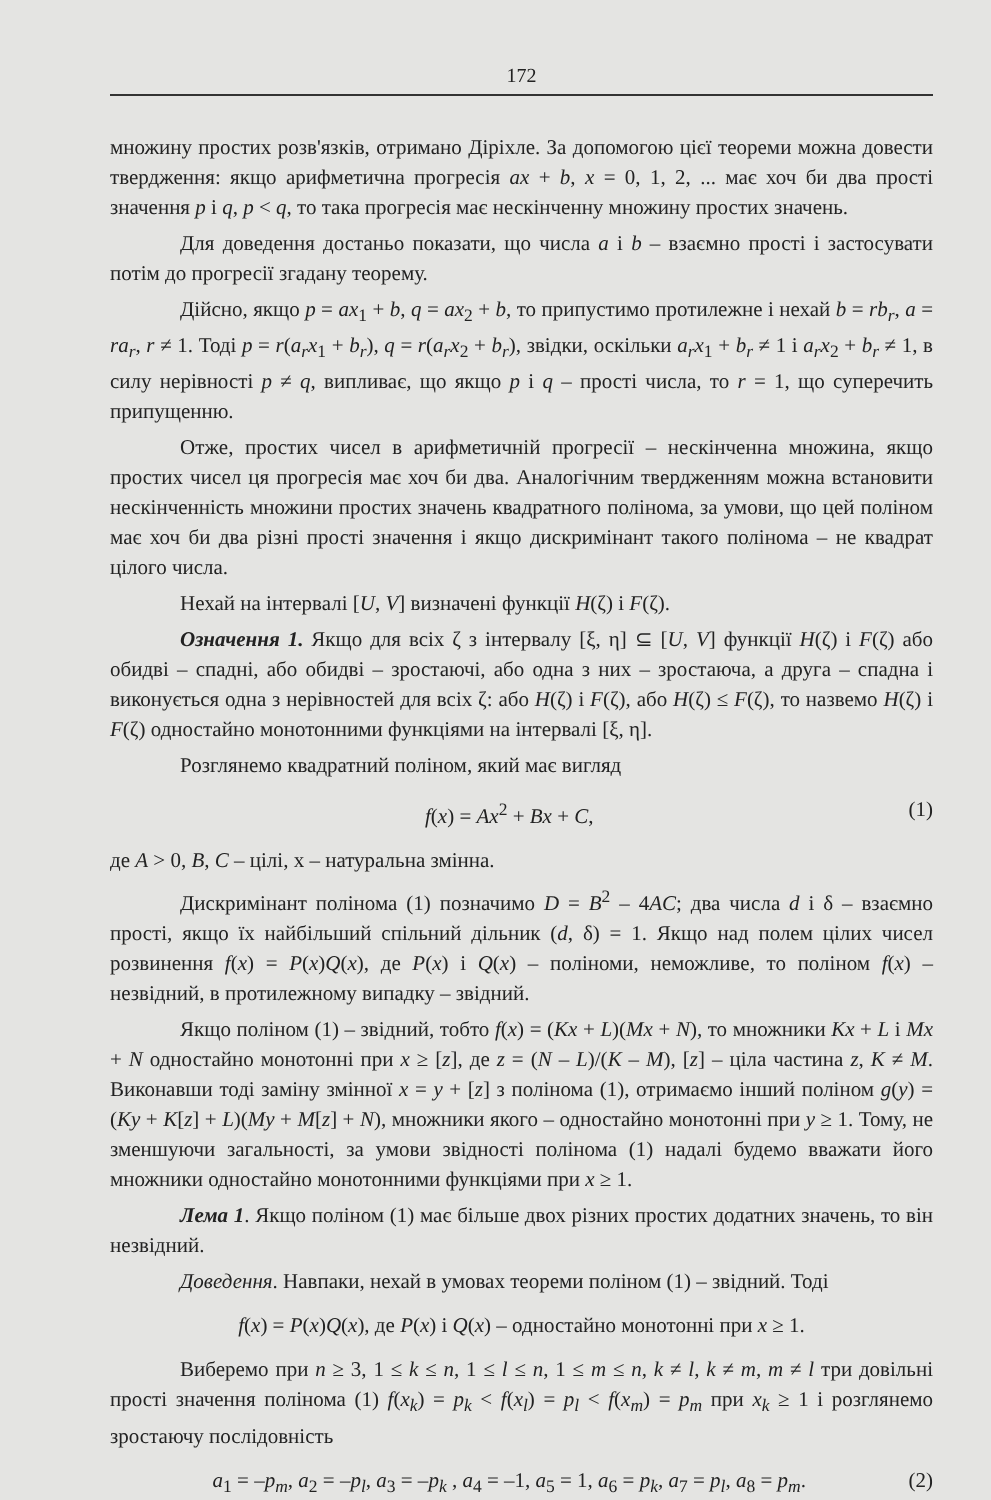172
множину простих розв'язків, отримано Діріхле. За допомогою цієї теореми можна довести твердження: якщо арифметична прогресія ax + b, x = 0, 1, 2, ... має хоч би два прості значення p і q, p < q, то така прогресія має нескінченну множину простих значень.
Для доведення достаньо показати, що числа a і b – взаємно прості і застосувати потім до прогресії згадану теорему.
Дійсно, якщо p = ax<sub>1</sub> + b, q = ax<sub>2</sub> + b, то припустимо протилежне і нехай b = rb<sub>r</sub>, a = ra<sub>r</sub>, r ≠ 1. Тоді p = r(a<sub>r</sub>x<sub>1</sub> + b<sub>r</sub>), q = r(a<sub>r</sub>x<sub>2</sub> + b<sub>r</sub>), звідки, оскільки a<sub>r</sub>x<sub>1</sub> + b<sub>r</sub> ≠ 1 і a<sub>r</sub>x<sub>2</sub> + b<sub>r</sub> ≠ 1, в силу нерівності p ≠ q, випливає, що якщо p і q – прості числа, то r = 1, що суперечить припущенню.
Отже, простих чисел в арифметичній прогресії – нескінченна множина, якщо простих чисел ця прогресія має хоч би два. Аналогічним твердженням можна встановити нескінченність множини простих значень квадратного полінома, за умови, що цей поліном має хоч би два різні прості значення і якщо дискримінант такого полінома – не квадрат цілого числа.
Нехай на інтервалі [U, V] визначені функції H(ζ) і F(ζ).
Означення 1. Якщо для всіх ζ з інтервалу [ξ, η] ⊆ [U, V] функції H(ζ) і F(ζ) або обидві – спадні, або обидві – зростаючі, або одна з них – зростаюча, а друга – спадна і виконується одна з нерівностей для всіх ζ: або H(ζ) і F(ζ), або H(ζ) ≤ F(ζ), то назвемо H(ζ) і F(ζ) одностайно монотонними функціями на інтервалі [ξ, η].
Розглянемо квадратний поліном, який має вигляд
f(x) = Ax<sup>2</sup> + Bx + C, (1)
де A > 0, B, C – цілі, x – натуральна змінна.
Дискримінант полінома (1) позначимо D = B<sup>2</sup> – 4AC; два числа d і δ – взаємно прості, якщо їх найбільший спільний дільник (d, δ) = 1. Якщо над полем цілих чисел розвинення f(x) = P(x)Q(x), де P(x) і Q(x) – поліноми, неможливе, то поліном f(x) – незвідний, в протилежному випадку – звідний.
Якщо поліном (1) – звідний, тобто f(x) = (Kx + L)(Mx + N), то множники Kx + L і Mx + N одностайно монотонні при x ≥ [z], де z = (N – L)/(K – M), [z] – ціла частина z, K ≠ M. Виконавши тоді заміну змінної x = y + [z] з полінома (1), отримаємо інший поліном g(y) = (Ky + K[z] + L)(My + M[z] + N), множники якого – одностайно монотонні при y ≥ 1. Тому, не зменшуючи загальності, за умови звідності полінома (1) надалі будемо вважати його множники одностайно монотонними функціями при x ≥ 1.
Лема 1. Якщо поліном (1) має більше двох різних простих додатних значень, то він незвідний.
Доведення. Навпаки, нехай в умовах теореми поліном (1) – звідний. Тоді
f(x) = P(x)Q(x), де P(x) і Q(x) – одностайно монотонні при x ≥ 1.
Виберемо при n ≥ 3, 1 ≤ k ≤ n, 1 ≤ l ≤ n, 1 ≤ m ≤ n, k ≠ l, k ≠ m, m ≠ l три довільні прості значення полінома (1) f(x<sub>k</sub>) = p<sub>k</sub> < f(x<sub>l</sub>) = p<sub>l</sub> < f(x<sub>m</sub>) = p<sub>m</sub> при x<sub>k</sub> ≥ 1 і розглянемо зростаючу послідовність
a<sub>1</sub> = –p<sub>m</sub>, a<sub>2</sub> = –p<sub>l</sub>, a<sub>3</sub> = –p<sub>k</sub> , a<sub>4</sub> = –1, a<sub>5</sub> = 1, a<sub>6</sub> = p<sub>k</sub>, a<sub>7</sub> = p<sub>l</sub>, a<sub>8</sub> = p<sub>m</sub>. (2)